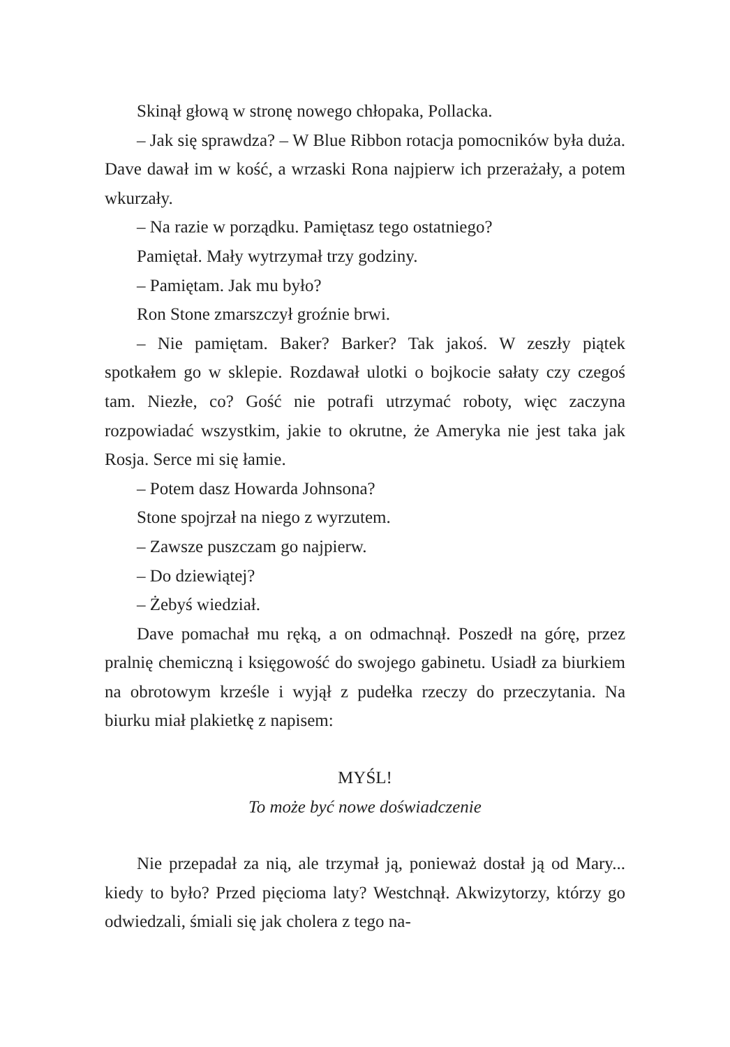Skinął głową w stronę nowego chłopaka, Pollacka.
– Jak się sprawdza? – W Blue Ribbon rotacja pomocników była duża. Dave dawał im w kość, a wrzaski Rona najpierw ich przerażały, a potem wkurzały.
– Na razie w porządku. Pamiętasz tego ostatniego?
Pamiętał. Mały wytrzymał trzy godziny.
– Pamiętam. Jak mu było?
Ron Stone zmarszczył groźnie brwi.
– Nie pamiętam. Baker? Barker? Tak jakoś. W zeszły piątek spotkałem go w sklepie. Rozdawał ulotki o bojkocie sałaty czy czegoś tam. Niezłe, co? Gość nie potrafi utrzymać roboty, więc zaczyna rozpowiadać wszystkim, jakie to okrutne, że Ameryka nie jest taka jak Rosja. Serce mi się łamie.
– Potem dasz Howarda Johnsona?
Stone spojrzał na niego z wyrzutem.
– Zawsze puszczam go najpierw.
– Do dziewiątej?
– Żebyś wiedział.
Dave pomachał mu ręką, a on odmachnął. Poszedł na górę, przez pralnię chemiczną i księgowość do swojego gabinetu. Usiadł za biurkiem na obrotowym krześle i wyjął z pudełka rzeczy do przeczytania. Na biurku miał plakietkę z napisem:
MYŚL!
To może być nowe doświadczenie
Nie przepadał za nią, ale trzymał ją, ponieważ dostał ją od Mary... kiedy to było? Przed pięcioma laty? Westchnął. Akwizytorzy, którzy go odwiedzali, śmiali się jak cholera z tego na-